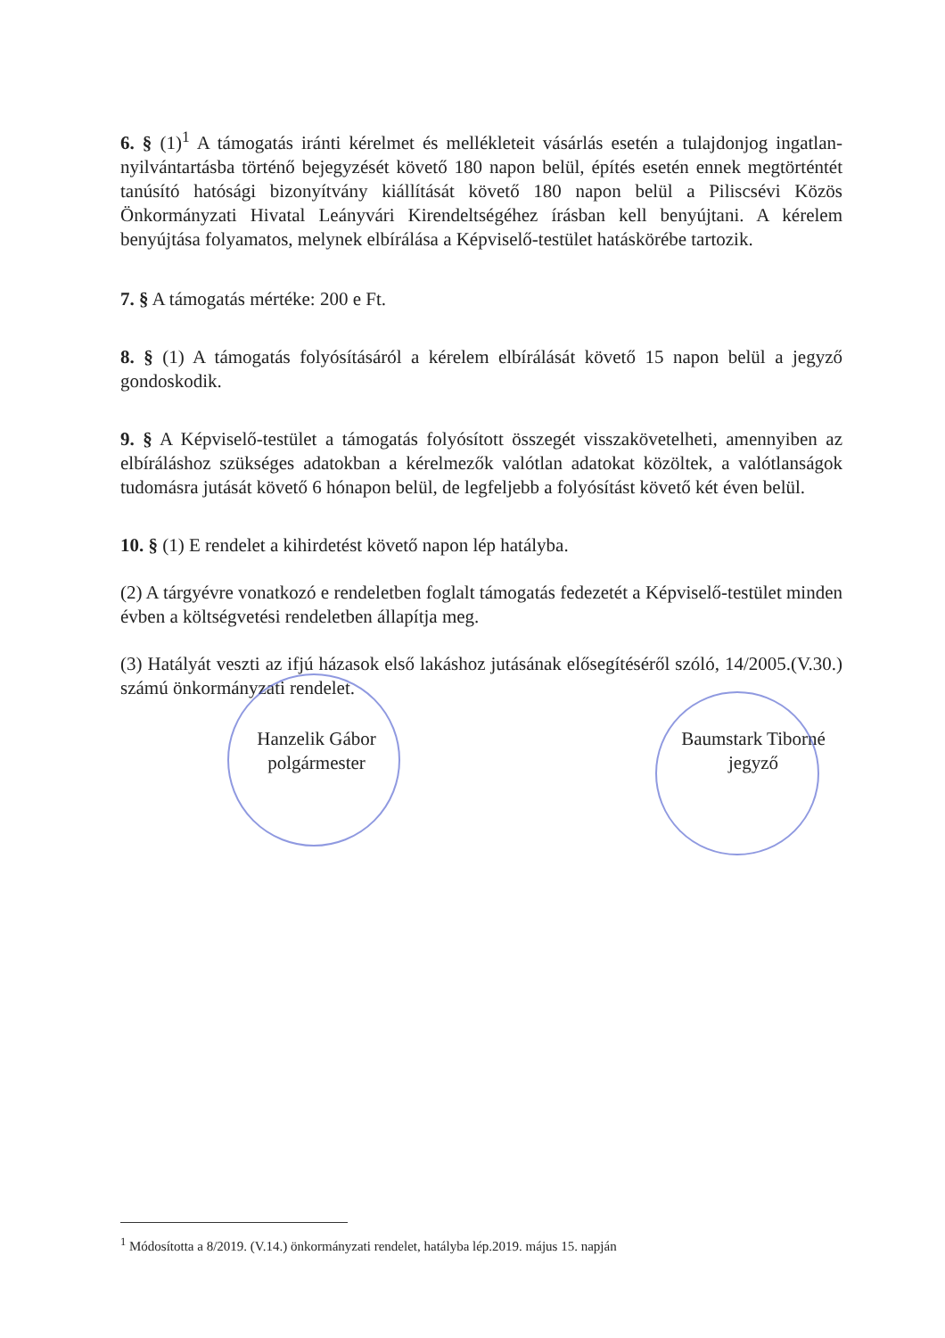6. § (1)<sup>1</sup> A támogatás iránti kérelmet és mellékleteit vásárlás esetén a tulajdonjog ingatlan-nyilvántartásba történő bejegyzését követő 180 napon belül, építés esetén ennek megtörténtét tanúsító hatósági bizonyítvány kiállítását követő 180 napon belül a Piliscsévi Közös Önkormányzati Hivatal Leányvári Kirendeltségéhez írásban kell benyújtani. A kérelem benyújtása folyamatos, melynek elbírálása a Képviselő-testület hatáskörébe tartozik.
7. § A támogatás mértéke: 200 e Ft.
8. § (1) A támogatás folyósításáról a kérelem elbírálását követő 15 napon belül a jegyző gondoskodik.
9. § A Képviselő-testület a támogatás folyósított összegét visszakövetelheti, amennyiben az elbíráláshoz szükséges adatokban a kérelmezők valótlan adatokat közöltek, a valótlanságok tudomásra jutását követő 6 hónapon belül, de legfeljebb a folyósítást követő két éven belül.
10. § (1) E rendelet a kihirdetést követő napon lép hatályba.
(2) A tárgyévre vonatkozó e rendeletben foglalt támogatás fedezetét a Képviselő-testület minden évben a költségvetési rendeletben állapítja meg.
(3) Hatályát veszti az ifjú házasok első lakáshoz jutásának elősegítéséről szóló, 14/2005.(V.30.) számú önkormányzati rendelet.
Hanzelik Gábor
polgármester
Baumstark Tiborné
jegyző
<sup>1</sup> Módosította a 8/2019. (V.14.) önkormányzati rendelet, hatályba lép.2019. május 15. napján